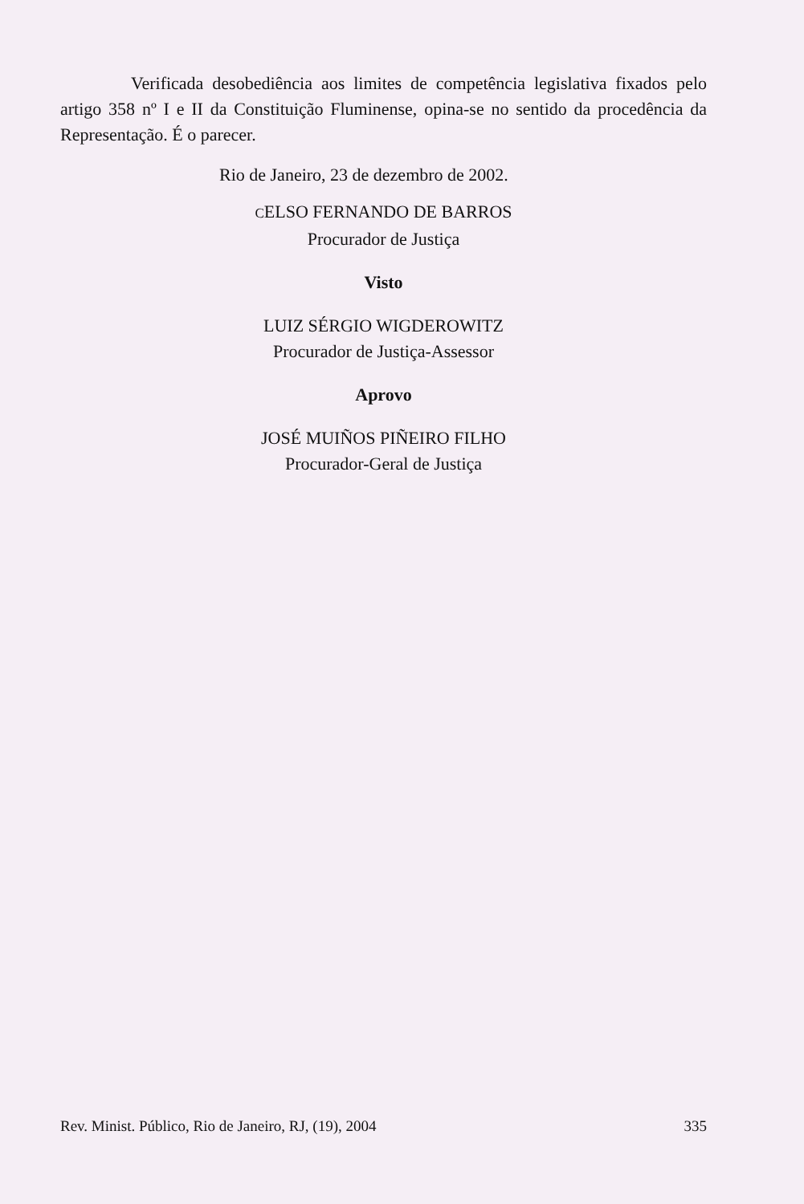Verificada desobediência aos limites de competência legislativa fixados pelo artigo 358 nº I e II da Constituição Fluminense, opina-se no sentido da procedência da Representação. É o parecer.
Rio de Janeiro, 23 de dezembro de 2002.
CELSO FERNANDO DE BARROS
Procurador de Justiça
Visto
LUIZ SÉRGIO WIGDEROWITZ
Procurador de Justiça-Assessor
Aprovo
JOSÉ MUIÑOS PIÑEIRO FILHO
Procurador-Geral de Justiça
Rev. Minist. Público, Rio de Janeiro, RJ, (19), 2004 335